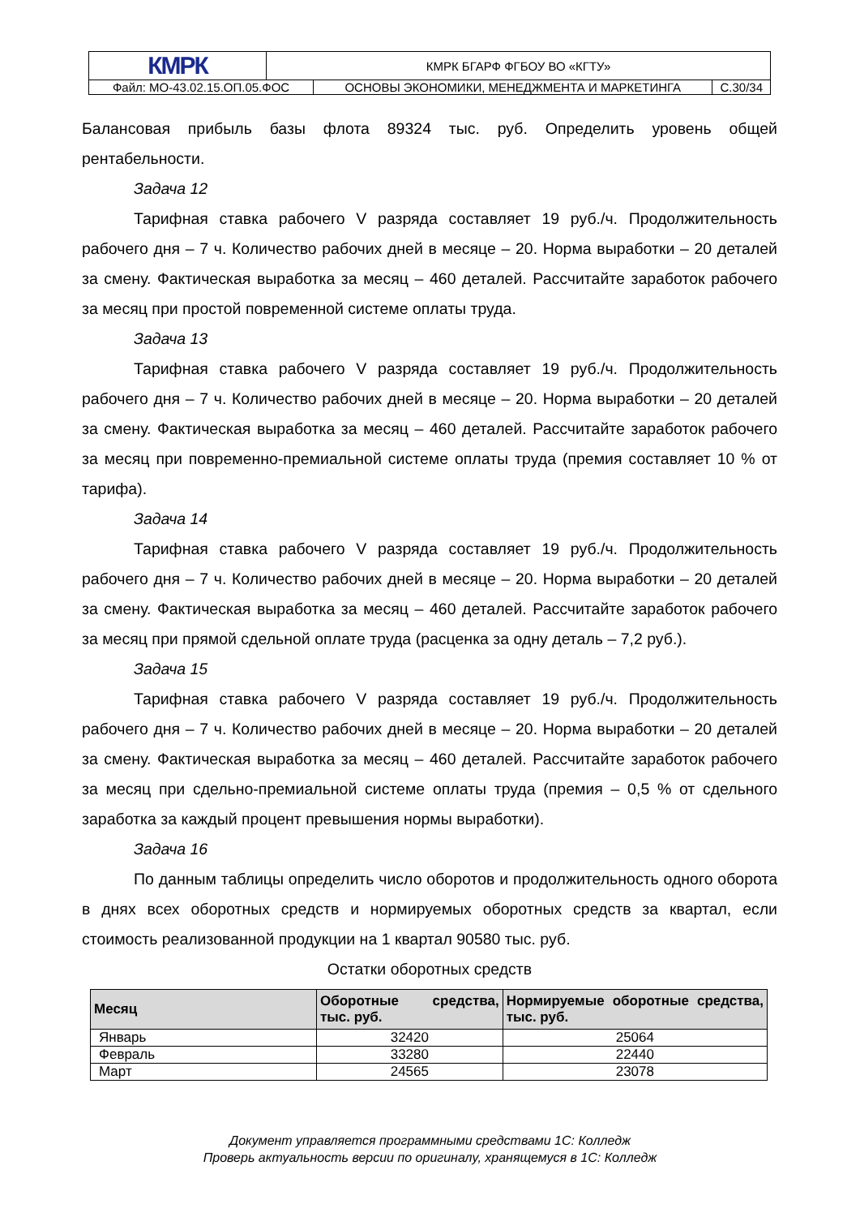| КМРК | КМРК БГАРФ ФГБОУ ВО «КГТУ» | | |
| Файл: МО-43.02.15.ОП.05.ФОС | | ОСНОВЫ ЭКОНОМИКИ, МЕНЕДЖМЕНТА И МАРКЕТИНГА | С.30/34 |
Балансовая прибыль базы флота 89324 тыс. руб. Определить уровень общей рентабельности.
Задача 12
Тарифная ставка рабочего V разряда составляет 19 руб./ч. Продолжительность рабочего дня – 7 ч. Количество рабочих дней в месяце – 20. Норма выработки – 20 деталей за смену. Фактическая выработка за месяц – 460 деталей. Рассчитайте заработок рабочего за месяц при простой повременной системе оплаты труда.
Задача 13
Тарифная ставка рабочего V разряда составляет 19 руб./ч. Продолжительность рабочего дня – 7 ч. Количество рабочих дней в месяце – 20. Норма выработки – 20 деталей за смену. Фактическая выработка за месяц – 460 деталей. Рассчитайте заработок рабочего за месяц при повременно-премиальной системе оплаты труда (премия составляет 10 % от тарифа).
Задача 14
Тарифная ставка рабочего V разряда составляет 19 руб./ч. Продолжительность рабочего дня – 7 ч. Количество рабочих дней в месяце – 20. Норма выработки – 20 деталей за смену. Фактическая выработка за месяц – 460 деталей. Рассчитайте заработок рабочего за месяц при прямой сдельной оплате труда (расценка за одну деталь – 7,2 руб.).
Задача 15
Тарифная ставка рабочего V разряда составляет 19 руб./ч. Продолжительность рабочего дня – 7 ч. Количество рабочих дней в месяце – 20. Норма выработки – 20 деталей за смену. Фактическая выработка за месяц – 460 деталей. Рассчитайте заработок рабочего за месяц при сдельно-премиальной системе оплаты труда (премия – 0,5 % от сдельного заработка за каждый процент превышения нормы выработки).
Задача 16
По данным таблицы определить число оборотов и продолжительность одного оборота в днях всех оборотных средств и нормируемых оборотных средств за квартал, если стоимость реализованной продукции на 1 квартал 90580 тыс. руб.
Остатки оборотных средств
| Месяц | Оборотные средства, тыс. руб. | Нормируемые оборотные средства, тыс. руб. |
| --- | --- | --- |
| Январь | 32420 | 25064 |
| Февраль | 33280 | 22440 |
| Март | 24565 | 23078 |
Документ управляется программными средствами 1С: Колледж
Проверь актуальность версии по оригиналу, хранящемуся в 1С: Колледж